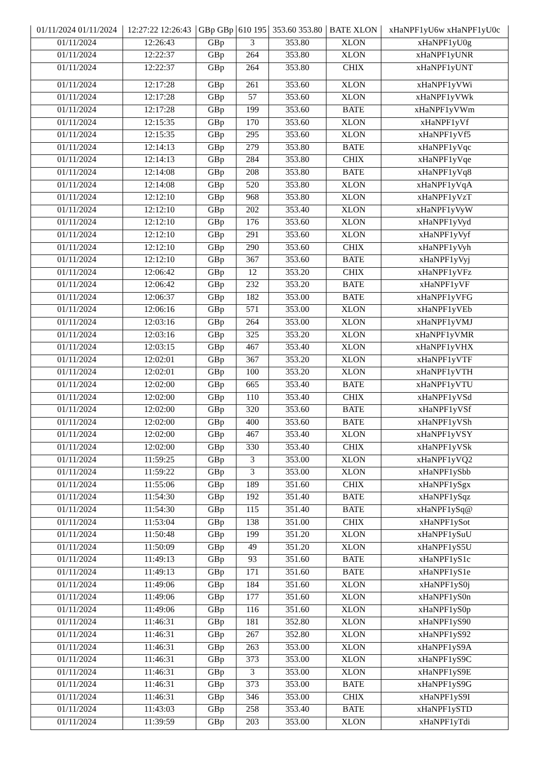| 01/11/2024 01/11/2024 | 12:27:22 12:26:43 | GBp GBp | 610 195 | 353.60 353.80 | BATE XLON | xHaNPF1yU6w xHaNPF1yU0c |
| 01/11/2024 | 12:26:43 | GBp | 3 | 353.80 | XLON | xHaNPF1yU0g |
| 01/11/2024 | 12:22:37 | GBp | 264 | 353.80 | XLON | xHaNPF1yUNR |
| 01/11/2024 | 12:22:37 | GBp | 264 | 353.80 | CHIX | xHaNPF1yUNT |
| 01/11/2024 | 12:17:28 | GBp | 261 | 353.60 | XLON | xHaNPF1yVWi |
| 01/11/2024 | 12:17:28 | GBp | 57 | 353.60 | XLON | xHaNPF1yVWk |
| 01/11/2024 | 12:17:28 | GBp | 199 | 353.60 | BATE | xHaNPF1yVWm |
| 01/11/2024 | 12:15:35 | GBp | 170 | 353.60 | XLON | xHaNPF1yVf |
| 01/11/2024 | 12:15:35 | GBp | 295 | 353.60 | XLON | xHaNPF1yVf5 |
| 01/11/2024 | 12:14:13 | GBp | 279 | 353.80 | BATE | xHaNPF1yVqc |
| 01/11/2024 | 12:14:13 | GBp | 284 | 353.80 | CHIX | xHaNPF1yVqe |
| 01/11/2024 | 12:14:08 | GBp | 208 | 353.80 | BATE | xHaNPF1yVq8 |
| 01/11/2024 | 12:14:08 | GBp | 520 | 353.80 | XLON | xHaNPF1yVqA |
| 01/11/2024 | 12:12:10 | GBp | 968 | 353.80 | XLON | xHaNPF1yVzT |
| 01/11/2024 | 12:12:10 | GBp | 202 | 353.40 | XLON | xHaNPF1yVyW |
| 01/11/2024 | 12:12:10 | GBp | 176 | 353.60 | XLON | xHaNPF1yVyd |
| 01/11/2024 | 12:12:10 | GBp | 291 | 353.60 | XLON | xHaNPF1yVyf |
| 01/11/2024 | 12:12:10 | GBp | 290 | 353.60 | CHIX | xHaNPF1yVyh |
| 01/11/2024 | 12:12:10 | GBp | 367 | 353.60 | BATE | xHaNPF1yVyj |
| 01/11/2024 | 12:06:42 | GBp | 12 | 353.20 | CHIX | xHaNPF1yVFz |
| 01/11/2024 | 12:06:42 | GBp | 232 | 353.20 | BATE | xHaNPF1yVF |
| 01/11/2024 | 12:06:37 | GBp | 182 | 353.00 | BATE | xHaNPF1yVFG |
| 01/11/2024 | 12:06:16 | GBp | 571 | 353.00 | XLON | xHaNPF1yVEb |
| 01/11/2024 | 12:03:16 | GBp | 264 | 353.00 | XLON | xHaNPF1yVMJ |
| 01/11/2024 | 12:03:16 | GBp | 325 | 353.20 | XLON | xHaNPF1yVMR |
| 01/11/2024 | 12:03:15 | GBp | 467 | 353.40 | XLON | xHaNPF1yVHX |
| 01/11/2024 | 12:02:01 | GBp | 367 | 353.20 | XLON | xHaNPF1yVTF |
| 01/11/2024 | 12:02:01 | GBp | 100 | 353.20 | XLON | xHaNPF1yVTH |
| 01/11/2024 | 12:02:00 | GBp | 665 | 353.40 | BATE | xHaNPF1yVTU |
| 01/11/2024 | 12:02:00 | GBp | 110 | 353.40 | CHIX | xHaNPF1yVSd |
| 01/11/2024 | 12:02:00 | GBp | 320 | 353.60 | BATE | xHaNPF1yVSf |
| 01/11/2024 | 12:02:00 | GBp | 400 | 353.60 | BATE | xHaNPF1yVSh |
| 01/11/2024 | 12:02:00 | GBp | 467 | 353.40 | XLON | xHaNPF1yVSY |
| 01/11/2024 | 12:02:00 | GBp | 330 | 353.40 | CHIX | xHaNPF1yVSk |
| 01/11/2024 | 11:59:25 | GBp | 3 | 353.00 | XLON | xHaNPF1yVQ2 |
| 01/11/2024 | 11:59:22 | GBp | 3 | 353.00 | XLON | xHaNPF1ySbb |
| 01/11/2024 | 11:55:06 | GBp | 189 | 351.60 | CHIX | xHaNPF1ySgx |
| 01/11/2024 | 11:54:30 | GBp | 192 | 351.40 | BATE | xHaNPF1ySqz |
| 01/11/2024 | 11:54:30 | GBp | 115 | 351.40 | BATE | xHaNPF1ySq@ |
| 01/11/2024 | 11:53:04 | GBp | 138 | 351.00 | CHIX | xHaNPF1ySot |
| 01/11/2024 | 11:50:48 | GBp | 199 | 351.20 | XLON | xHaNPF1ySuU |
| 01/11/2024 | 11:50:09 | GBp | 49 | 351.20 | XLON | xHaNPF1yS5U |
| 01/11/2024 | 11:49:13 | GBp | 93 | 351.60 | BATE | xHaNPF1yS1c |
| 01/11/2024 | 11:49:13 | GBp | 171 | 351.60 | BATE | xHaNPF1yS1e |
| 01/11/2024 | 11:49:06 | GBp | 184 | 351.60 | XLON | xHaNPF1yS0j |
| 01/11/2024 | 11:49:06 | GBp | 177 | 351.60 | XLON | xHaNPF1yS0n |
| 01/11/2024 | 11:49:06 | GBp | 116 | 351.60 | XLON | xHaNPF1yS0p |
| 01/11/2024 | 11:46:31 | GBp | 181 | 352.80 | XLON | xHaNPF1yS90 |
| 01/11/2024 | 11:46:31 | GBp | 267 | 352.80 | XLON | xHaNPF1yS92 |
| 01/11/2024 | 11:46:31 | GBp | 263 | 353.00 | XLON | xHaNPF1yS9A |
| 01/11/2024 | 11:46:31 | GBp | 373 | 353.00 | XLON | xHaNPF1yS9C |
| 01/11/2024 | 11:46:31 | GBp | 3 | 353.00 | XLON | xHaNPF1yS9E |
| 01/11/2024 | 11:46:31 | GBp | 373 | 353.00 | BATE | xHaNPF1yS9G |
| 01/11/2024 | 11:46:31 | GBp | 346 | 353.00 | CHIX | xHaNPF1yS9I |
| 01/11/2024 | 11:43:03 | GBp | 258 | 353.40 | BATE | xHaNPF1ySTD |
| 01/11/2024 | 11:39:59 | GBp | 203 | 353.00 | XLON | xHaNPF1yTdi |